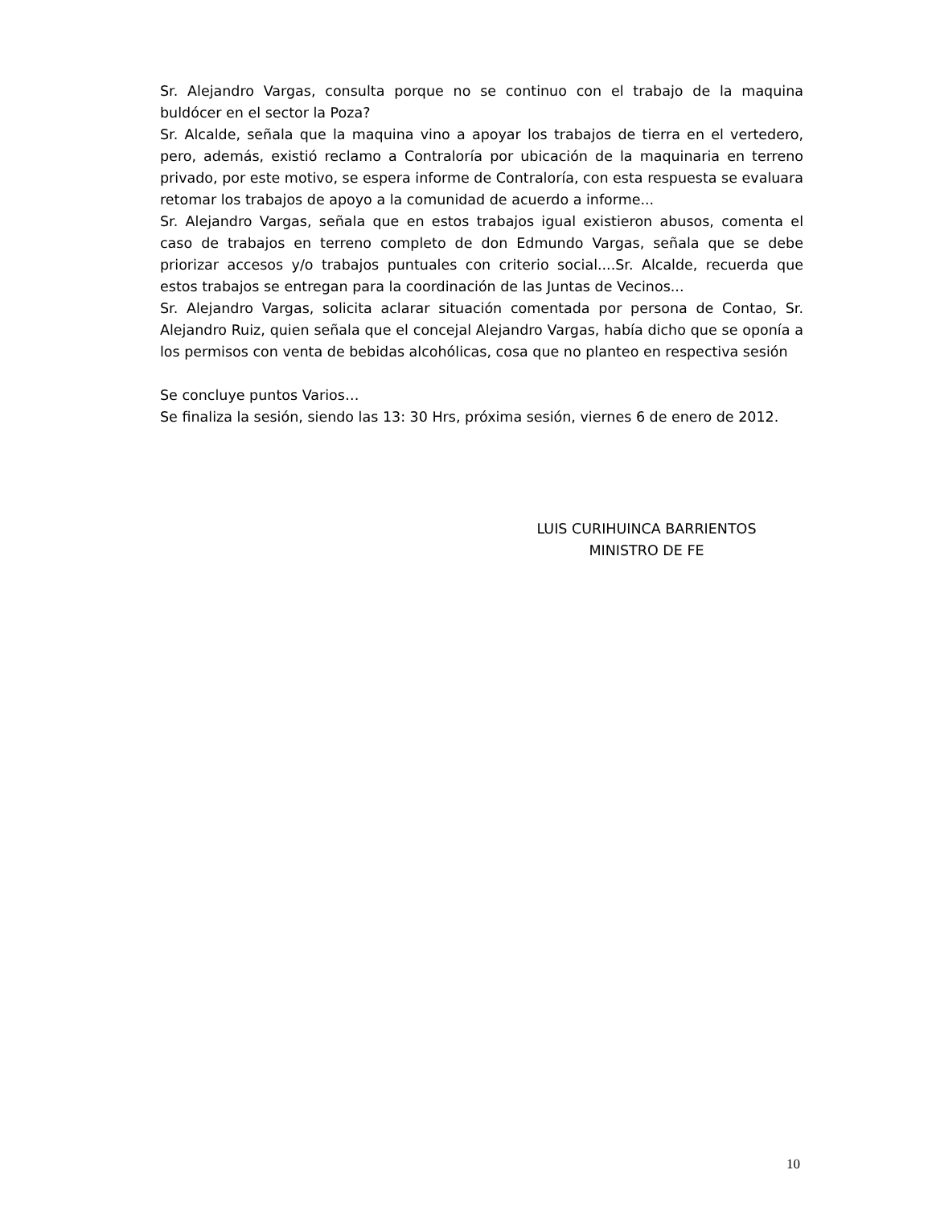Sr. Alejandro Vargas, consulta porque no se continuo con el trabajo de la maquina buldócer en el sector la Poza?
Sr. Alcalde, señala que la maquina vino a apoyar los trabajos de tierra en el vertedero, pero, además, existió reclamo a Contraloría por ubicación de la maquinaria en terreno privado, por este motivo, se espera informe de Contraloría, con esta respuesta se evaluara retomar los trabajos de apoyo a la comunidad de acuerdo a informe...
Sr. Alejandro Vargas, señala que en estos trabajos igual existieron abusos, comenta el caso de trabajos en terreno completo de don Edmundo Vargas, señala que se debe priorizar accesos y/o trabajos puntuales con criterio social....Sr. Alcalde, recuerda que estos trabajos se entregan para la coordinación de las Juntas de Vecinos...
Sr. Alejandro Vargas, solicita aclarar situación comentada por persona de Contao, Sr. Alejandro Ruiz, quien señala que el concejal Alejandro Vargas, había dicho que se oponía a los permisos con venta de bebidas alcohólicas, cosa que no planteo en respectiva sesión
Se concluye puntos Varios…
Se finaliza la sesión, siendo las 13: 30 Hrs, próxima sesión, viernes 6 de enero de 2012.
LUIS CURIHUINCA BARRIENTOS
MINISTRO DE FE
10